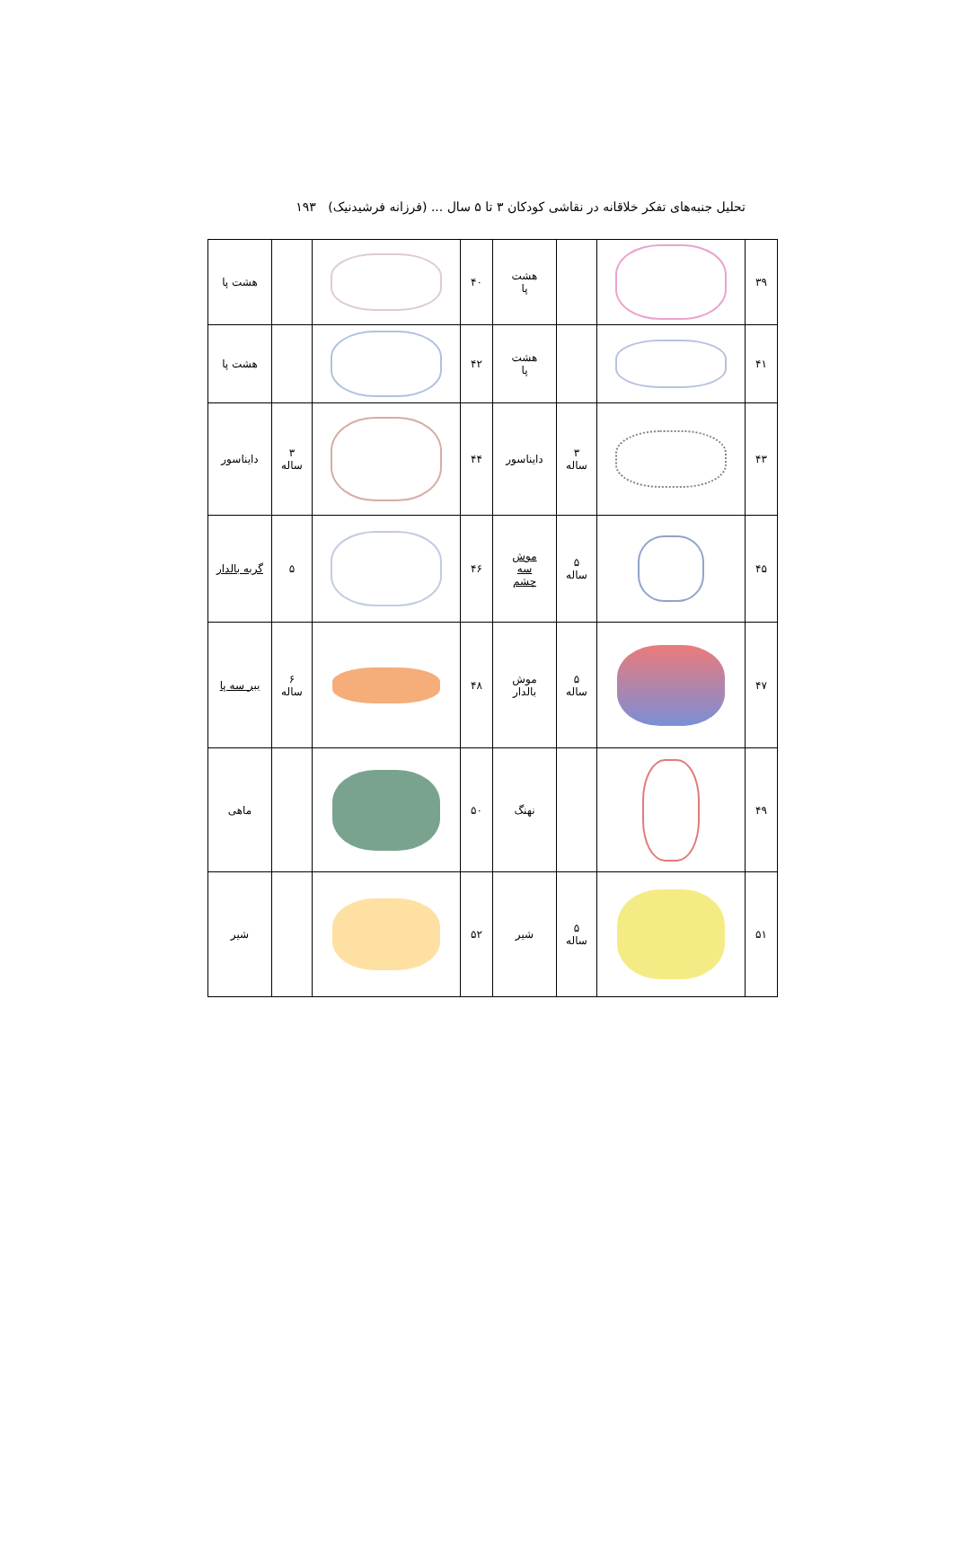تحلیل جنبه‌های تفکر خلاقانه در نقاشی کودکان ۳ تا ۵ سال ... (فرزانه فرشیدنیک) ۱۹۳
| ۳۹ | | | هشت پا | ۴۰ | | | هشت پا |
| ۴۱ | | | هشت پا | ۴۲ | | | هشت پا |
| ۴۳ | | ۳ ساله | دایناسور | ۴۴ | | ۳ ساله | دایناسور |
| ۴۵ | | ۵ ساله | موش سه چشم | ۴۶ | | ۵ | گربه بالدار |
| ۴۷ | | ۵ ساله | موش بالدار | ۴۸ | | ۶ ساله | ببر سه پا |
| ۴۹ | | | نهنگ | ۵۰ | | | ماهی |
| ۵۱ | | ۵ ساله | شیر | ۵۲ | | | شیر |